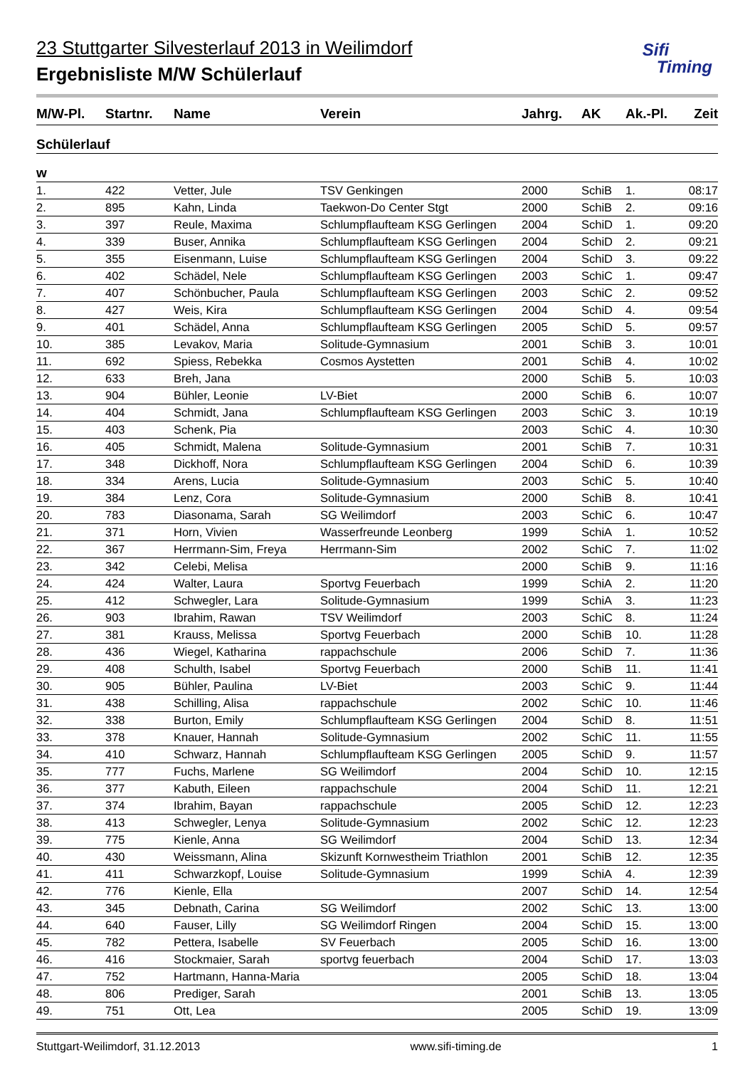23 Stuttgarter Silvesterlauf 2013 in Weilimdorf
Ergebnisliste M/W Schülerlauf
Sifi
Timing
| M/W-Pl. | Startnr. | Name | Verein | Jahrg. | AK | Ak.-Pl. | Zeit |
| --- | --- | --- | --- | --- | --- | --- | --- |
| Schülerlauf | | | | | | | |
| w | | | | | | | |
| 1. | 422 | Vetter, Jule | TSV Genkingen | 2000 | SchiB | 1. | 08:17 |
| 2. | 895 | Kahn, Linda | Taekwon-Do Center Stgt | 2000 | SchiB | 2. | 09:16 |
| 3. | 397 | Reule, Maxima | Schlumpflaufteam KSG Gerlingen | 2004 | SchiD | 1. | 09:20 |
| 4. | 339 | Buser, Annika | Schlumpflaufteam KSG Gerlingen | 2004 | SchiD | 2. | 09:21 |
| 5. | 355 | Eisenmann, Luise | Schlumpflaufteam KSG Gerlingen | 2004 | SchiD | 3. | 09:22 |
| 6. | 402 | Schädel, Nele | Schlumpflaufteam KSG Gerlingen | 2003 | SchiC | 1. | 09:47 |
| 7. | 407 | Schönbucher, Paula | Schlumpflaufteam KSG Gerlingen | 2003 | SchiC | 2. | 09:52 |
| 8. | 427 | Weis, Kira | Schlumpflaufteam KSG Gerlingen | 2004 | SchiD | 4. | 09:54 |
| 9. | 401 | Schädel, Anna | Schlumpflaufteam KSG Gerlingen | 2005 | SchiD | 5. | 09:57 |
| 10. | 385 | Levakov, Maria | Solitude-Gymnasium | 2001 | SchiB | 3. | 10:01 |
| 11. | 692 | Spiess, Rebekka | Cosmos Aystetten | 2001 | SchiB | 4. | 10:02 |
| 12. | 633 | Breh, Jana | | 2000 | SchiB | 5. | 10:03 |
| 13. | 904 | Bühler, Leonie | LV-Biet | 2000 | SchiB | 6. | 10:07 |
| 14. | 404 | Schmidt, Jana | Schlumpflaufteam KSG Gerlingen | 2003 | SchiC | 3. | 10:19 |
| 15. | 403 | Schenk, Pia | | 2003 | SchiC | 4. | 10:30 |
| 16. | 405 | Schmidt, Malena | Solitude-Gymnasium | 2001 | SchiB | 7. | 10:31 |
| 17. | 348 | Dickhoff, Nora | Schlumpflaufteam KSG Gerlingen | 2004 | SchiD | 6. | 10:39 |
| 18. | 334 | Arens, Lucia | Solitude-Gymnasium | 2003 | SchiC | 5. | 10:40 |
| 19. | 384 | Lenz, Cora | Solitude-Gymnasium | 2000 | SchiB | 8. | 10:41 |
| 20. | 783 | Diasonama, Sarah | SG Weilimdorf | 2003 | SchiC | 6. | 10:47 |
| 21. | 371 | Horn, Vivien | Wasserfreunde Leonberg | 1999 | SchiA | 1. | 10:52 |
| 22. | 367 | Herrmann-Sim, Freya | Herrmann-Sim | 2002 | SchiC | 7. | 11:02 |
| 23. | 342 | Celebi, Melisa | | 2000 | SchiB | 9. | 11:16 |
| 24. | 424 | Walter, Laura | Sportvg Feuerbach | 1999 | SchiA | 2. | 11:20 |
| 25. | 412 | Schwegler, Lara | Solitude-Gymnasium | 1999 | SchiA | 3. | 11:23 |
| 26. | 903 | Ibrahim, Rawan | TSV Weilimdorf | 2003 | SchiC | 8. | 11:24 |
| 27. | 381 | Krauss, Melissa | Sportvg Feuerbach | 2000 | SchiB | 10. | 11:28 |
| 28. | 436 | Wiegel, Katharina | rappachschule | 2006 | SchiD | 7. | 11:36 |
| 29. | 408 | Schulth, Isabel | Sportvg Feuerbach | 2000 | SchiB | 11. | 11:41 |
| 30. | 905 | Bühler, Paulina | LV-Biet | 2003 | SchiC | 9. | 11:44 |
| 31. | 438 | Schilling, Alisa | rappachschule | 2002 | SchiC | 10. | 11:46 |
| 32. | 338 | Burton, Emily | Schlumpflaufteam KSG Gerlingen | 2004 | SchiD | 8. | 11:51 |
| 33. | 378 | Knauer, Hannah | Solitude-Gymnasium | 2002 | SchiC | 11. | 11:55 |
| 34. | 410 | Schwarz, Hannah | Schlumpflaufteam KSG Gerlingen | 2005 | SchiD | 9. | 11:57 |
| 35. | 777 | Fuchs, Marlene | SG Weilimdorf | 2004 | SchiD | 10. | 12:15 |
| 36. | 377 | Kabuth, Eileen | rappachschule | 2004 | SchiD | 11. | 12:21 |
| 37. | 374 | Ibrahim, Bayan | rappachschule | 2005 | SchiD | 12. | 12:23 |
| 38. | 413 | Schwegler, Lenya | Solitude-Gymnasium | 2002 | SchiC | 12. | 12:23 |
| 39. | 775 | Kienle, Anna | SG Weilimdorf | 2004 | SchiD | 13. | 12:34 |
| 40. | 430 | Weissmann, Alina | Skizunft Kornwestheim Triathlon | 2001 | SchiB | 12. | 12:35 |
| 41. | 411 | Schwarzkopf, Louise | Solitude-Gymnasium | 1999 | SchiA | 4. | 12:39 |
| 42. | 776 | Kienle, Ella | | 2007 | SchiD | 14. | 12:54 |
| 43. | 345 | Debnath, Carina | SG Weilimdorf | 2002 | SchiC | 13. | 13:00 |
| 44. | 640 | Fauser, Lilly | SG Weilimdorf Ringen | 2004 | SchiD | 15. | 13:00 |
| 45. | 782 | Pettera, Isabelle | SV Feuerbach | 2005 | SchiD | 16. | 13:00 |
| 46. | 416 | Stockmaier, Sarah | sportvg feuerbach | 2004 | SchiD | 17. | 13:03 |
| 47. | 752 | Hartmann, Hanna-Maria | | 2005 | SchiD | 18. | 13:04 |
| 48. | 806 | Prediger, Sarah | | 2001 | SchiB | 13. | 13:05 |
| 49. | 751 | Ott, Lea | | 2005 | SchiD | 19. | 13:09 |
Stuttgart-Weilimdorf, 31.12.2013 www.sifi-timing.de 1